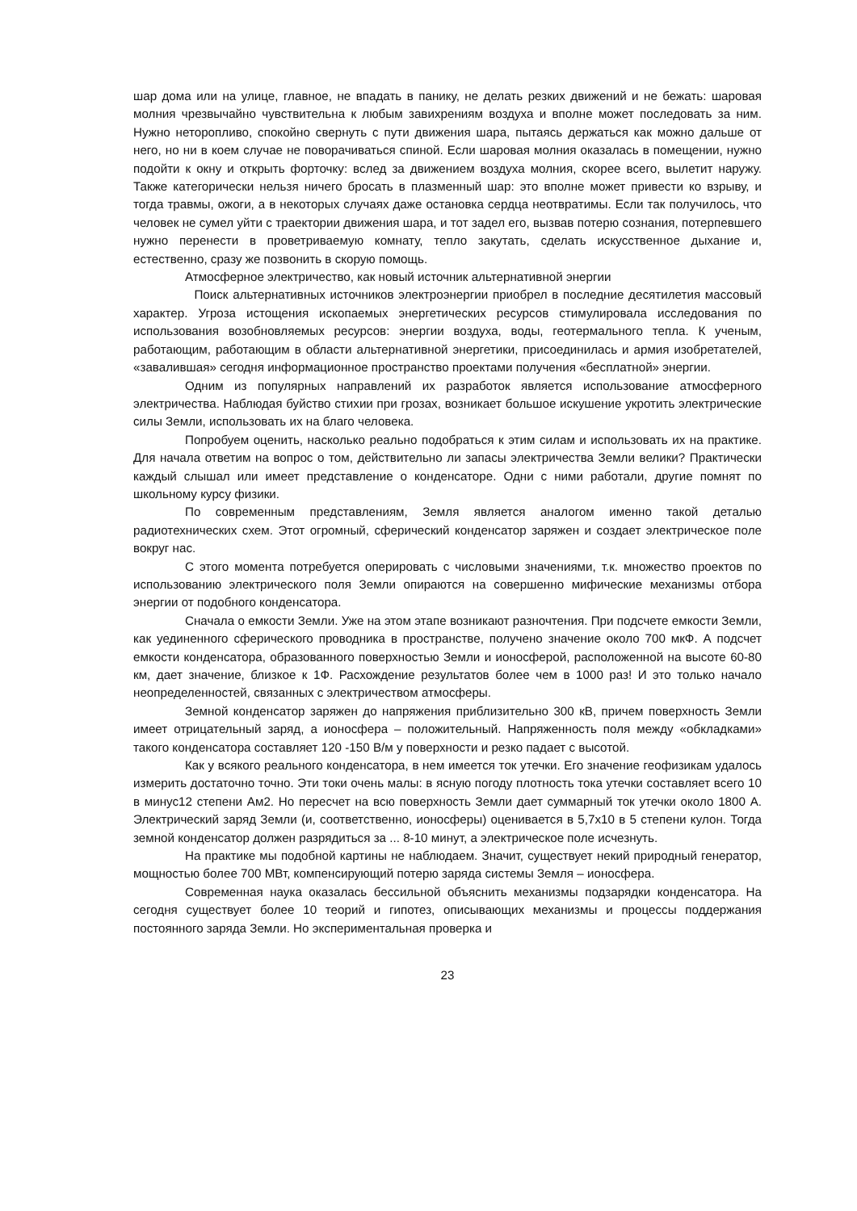шар дома или на улице, главное, не впадать в панику, не делать резких движений и не бежать: шаровая молния чрезвычайно чувствительна к любым завихрениям воздуха и вполне может последовать за ним. Нужно неторопливо, спокойно свернуть с пути движения шара, пытаясь держаться как можно дальше от него, но ни в коем случае не поворачиваться спиной. Если шаровая молния оказалась в помещении, нужно подойти к окну и открыть форточку: вслед за движением воздуха молния, скорее всего, вылетит наружу. Также категорически нельзя ничего бросать в плазменный шар: это вполне может привести ко взрыву, и тогда травмы, ожоги, а в некоторых случаях даже остановка сердца неотвратимы. Если так получилось, что человек не сумел уйти с траектории движения шара, и тот задел его, вызвав потерю сознания, потерпевшего нужно перенести в проветриваемую комнату, тепло закутать, сделать искусственное дыхание и, естественно, сразу же позвонить в скорую помощь.
Атмосферное электричество, как новый источник альтернативной энергии
Поиск альтернативных источников электроэнергии приобрел в последние десятилетия массовый характер. Угроза истощения ископаемых энергетических ресурсов стимулировала исследования по использования возобновляемых ресурсов: энергии воздуха, воды, геотермального тепла. К ученым, работающим, работающим в области альтернативной энергетики, присоединилась и армия изобретателей, «завалившая» сегодня информационное пространство проектами получения «бесплатной» энергии.
Одним из популярных направлений их разработок является использование атмосферного электричества. Наблюдая буйство стихии при грозах, возникает большое искушение укротить электрические силы Земли, использовать их на благо человека.
Попробуем оценить, насколько реально подобраться к этим силам и использовать их на практике. Для начала ответим на вопрос о том, действительно ли запасы электричества Земли велики? Практически каждый слышал или имеет представление о конденсаторе. Одни с ними работали, другие помнят по школьному курсу физики.
По современным представлениям, Земля является аналогом именно такой деталью радиотехнических схем. Этот огромный, сферический конденсатор заряжен и создает электрическое поле вокруг нас.
С этого момента потребуется оперировать с числовыми значениями, т.к. множество проектов по использованию электрического поля Земли опираются на совершенно мифические механизмы отбора энергии от подобного конденсатора.
Сначала о емкости Земли. Уже на этом этапе возникают разночтения. При подсчете емкости Земли, как уединенного сферического проводника в пространстве, получено значение около 700 мкФ. А подсчет емкости конденсатора, образованного поверхностью Земли и ионосферой, расположенной на высоте 60-80 км, дает значение, близкое к 1Ф. Расхождение результатов более чем в 1000 раз! И это только начало неопределенностей, связанных с электричеством атмосферы.
Земной конденсатор заряжен до напряжения приблизительно 300 кВ, причем поверхность Земли имеет отрицательный заряд, а ионосфера – положительный. Напряженность поля между «обкладками» такого конденсатора составляет 120 -150 В/м у поверхности и резко падает с высотой.
Как у всякого реального конденсатора, в нем имеется ток утечки. Его значение геофизикам удалось измерить достаточно точно. Эти токи очень малы: в ясную погоду плотность тока утечки составляет всего 10 в минус12 степени Ам2. Но пересчет на всю поверхность Земли дает суммарный ток утечки около 1800 А. Электрический заряд Земли (и, соответственно, ионосферы) оценивается в 5,7х10 в 5 степени кулон. Тогда земной конденсатор должен разрядиться за ... 8-10 минут, а электрическое поле исчезнуть.
На практике мы подобной картины не наблюдаем. Значит, существует некий природный генератор, мощностью более 700 МВт, компенсирующий потерю заряда системы Земля – ионосфера.
Современная наука оказалась бессильной объяснить механизмы подзарядки конденсатора. На сегодня существует более 10 теорий и гипотез, описывающих механизмы и процессы поддержания постоянного заряда Земли. Но экспериментальная проверка и
23